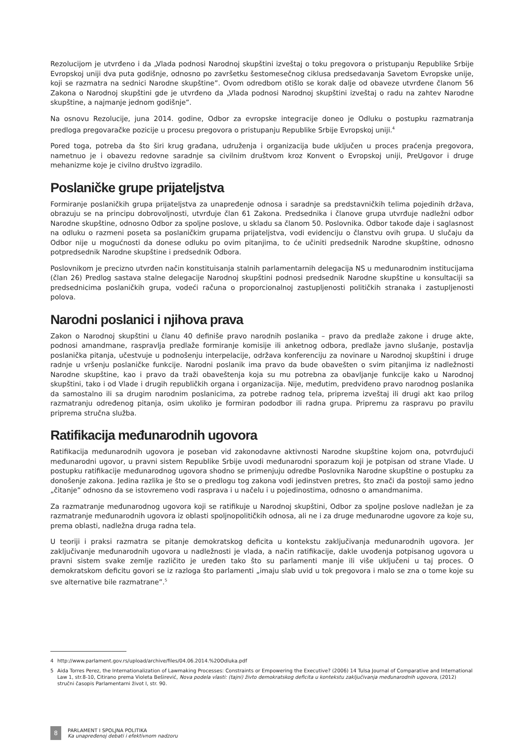Rezolucijom je utvrđeno i da „Vlada podnosi Narodnoj skupštini izveštaj o toku pregovora o pristupanju Republike Srbije Evropskoj uniji dva puta godišnje, odnosno po završetku šestomesečnog ciklusa predsedavanja Savetom Evropske unije, koji se razmatra na sednici Narodne skupštine”. Ovom odredbom otišlo se korak dalje od obaveze utvrđene članom 56 Zakona o Narodnoj skupštini gde je utvrđeno da „Vlada podnosi Narodnoj skupštini izveštaj o radu na zahtev Narodne skupštine, a najmanje jednom godišnje”.
Na osnovu Rezolucije, juna 2014. godine, Odbor za evropske integracije doneo je Odluku o postupku razmatranja predloga pregovaračke pozicije u procesu pregovora o pristupanju Republike Srbije Evropskoj uniji.<sup>4</sup>
Pored toga, potreba da što širi krug građana, udruženja i organizacija bude uključen u proces praćenja pregovora, nametnuo je i obavezu redovne saradnje sa civilnim društvom kroz Konvent o Evropskoj uniji, PreUgovor i druge mehanizme koje je civilno društvo izgradilo.
Poslaničke grupe prijateljstva
Formiranje poslaničkih grupa prijateljstva za unapređenje odnosa i saradnje sa predstavničkih telima pojedinih država, obrazuju se na principu dobrovoljnosti, utvrđuje član 61 Zakona. Predsednika i članove grupa utvrđuje nadležni odbor Narodne skupštine, odnosno Odbor za spoljne poslove, u skladu sa članom 50. Poslovnika. Odbor takođe daje i saglasnost na odluku o razmeni poseta sa poslaničkim grupama prijateljstva, vodi evidenciju o članstvu ovih grupa. U slučaju da Odbor nije u mogućnosti da donese odluku po ovim pitanjima, to će učiniti predsednik Narodne skupštine, odnosno potpredsednik Narodne skupštine i predsednik Odbora.
Poslovnikom je precizno utvrđen način konstituisanja stalnih parlamentarnih delegacija NS u međunarodnim institucijama (član 26) Predlog sastava stalne delegacije Narodnoj skupštini podnosi predsednik Narodne skupštine u konsultaciji sa predsednicima poslaničkih grupa, vodeći računa o proporcionalnoj zastupljenosti političkih stranaka i zastupljenosti polova.
Narodni poslanici i njihova prava
Zakon o Narodnoj skupštini u članu 40 definiše pravo narodnih poslanika – pravo da predlaže zakone i druge akte, podnosi amandmane, raspravlja predlaže formiranje komisije ili anketnog odbora, predlaže javno slušanje, postavlja poslanička pitanja, učestvuje u podnošenju interpelacije, održava konferenciju za novinare u Narodnoj skupštini i druge radnje u vršenju poslaničke funkcije. Narodni poslanik ima pravo da bude obavešten o svim pitanjima iz nadležnosti Narodne skupštine, kao i pravo da traži obaveštenja koja su mu potrebna za obavljanje funkcije kako u Narodnoj skupštini, tako i od Vlade i drugih republičkih organa i organizacija. Nije, međutim, predviđeno pravo narodnog poslanika da samostalno ili sa drugim narodnim poslanicima, za potrebe radnog tela, priprema izveštaj ili drugi akt kao prilog razmatranju određenog pitanja, osim ukoliko je formiran pododbor ili radna grupa. Pripremu za raspravu po pravilu priprema stručna služba.
Ratifikacija međunarodnih ugovora
Ratifikacija međunarodnih ugovora je poseban vid zakonodavne aktivnosti Narodne skupštine kojom ona, potvrđujući međunarodni ugovor, u pravni sistem Republike Srbije uvodi međunarodni sporazum koji je potpisan od strane Vlade. U postupku ratifikacije međunarodnog ugovora shodno se primenjuju odredbe Poslovnika Narodne skupštine o postupku za donošenje zakona. Jedina razlika je što se o predlogu tog zakona vodi jedinstven pretres, što znači da postoji samo jedno „čitanje” odnosno da se istovremeno vodi rasprava i u načelu i u pojedinostima, odnosno o amandmanima.
Za razmatranje međunarodnog ugovora koji se ratifikuje u Narodnoj skupštini, Odbor za spoljne poslove nadležan je za razmatranje međunarodnih ugovora iz oblasti spoljnopolitičkih odnosa, ali ne i za druge međunarodne ugovore za koje su, prema oblasti, nadležna druga radna tela.
U teoriji i praksi razmatra se pitanje demokratskog deficita u kontekstu zaključivanja međunarodnih ugovora. Jer zaključivanje međunarodnih ugovora u nadležnosti je vlada, a način ratifikacije, dakle uvođenja potpisanog ugovora u pravni sistem svake zemlje različito je uređen tako što su parlamenti manje ili više uključeni u taj proces. O demokratskom deficitu govori se iz razloga što parlamenti „imaju slab uvid u tok pregovora i malo se zna o tome koje su sve alternative bile razmatrane”.<sup>5</sup>
4 http://www.parlament.gov.rs/upload/archive/files/04.06.2014.%20Odluka.pdf
5 Aida Torres Perez, the Internationalization of Lawmaking Processes: Constraints or Empowering the Executive? (2006) 14 Tulsa Journal of Comparative and International Law 1, str.8-10, Citirano prema Violeta Beširević, Nova podela vlasti: (tajni) živto demokratskog deficita u kontekstu zaključivanja međunarodnih ugovora, (2012) stručni časopis Parlamentarni život I, str. 90.
8
PARLAMENT I SPOLJNA POLITIKA
Ka unapređenoj debati i efektivnom nadzoru